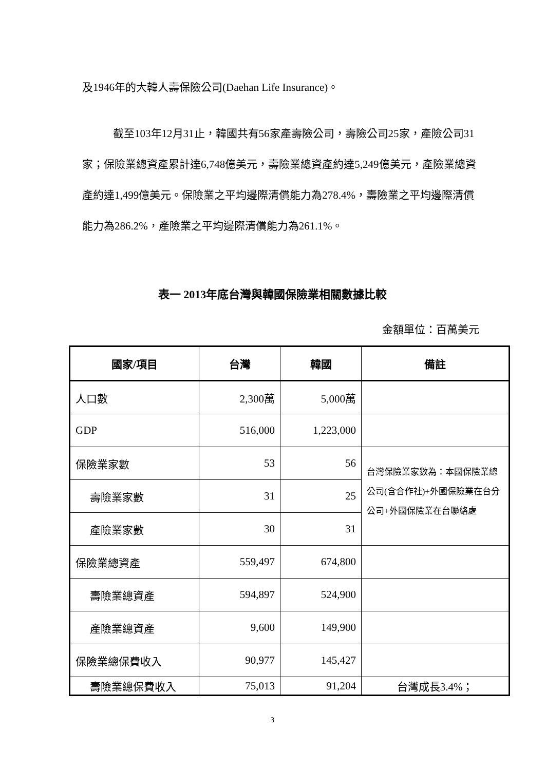及1946年的大韓人壽保險公司(Daehan Life Insurance)。
截至103年12月31止，韓國共有56家產壽險公司，壽險公司25家，產險公司31家；保險業總資產累計達6,748億美元，壽險業總資產約達5,249億美元，產險業總資產約達1,499億美元。保險業之平均邊際清償能力為278.4%，壽險業之平均邊際清償能力為286.2%，產險業之平均邊際清償能力為261.1%。
表一 2013年底台灣與韓國保險業相關數據比較
金額單位：百萬美元
| 國家/項目 | 台灣 | 韓國 | 備註 |
| --- | --- | --- | --- |
| 人口數 | 2,300萬 | 5,000萬 | |
| GDP | 516,000 | 1,223,000 | |
| 保險業家數 | 53 | 56 | 台灣保險業家數為：本國保險業總公司(含合作社)+外國保險業在台分公司+外國保險業在台聯絡處 |
| 壽險業家數 | 31 | 25 | |
| 產險業家數 | 30 | 31 | |
| 保險業總資產 | 559,497 | 674,800 | |
| 壽險業總資產 | 594,897 | 524,900 | |
| 產險業總資產 | 9,600 | 149,900 | |
| 保險業總保費收入 | 90,977 | 145,427 | |
| 壽險業總保費收入 | 75,013 | 91,204 | 台灣成長3.4%； |
3